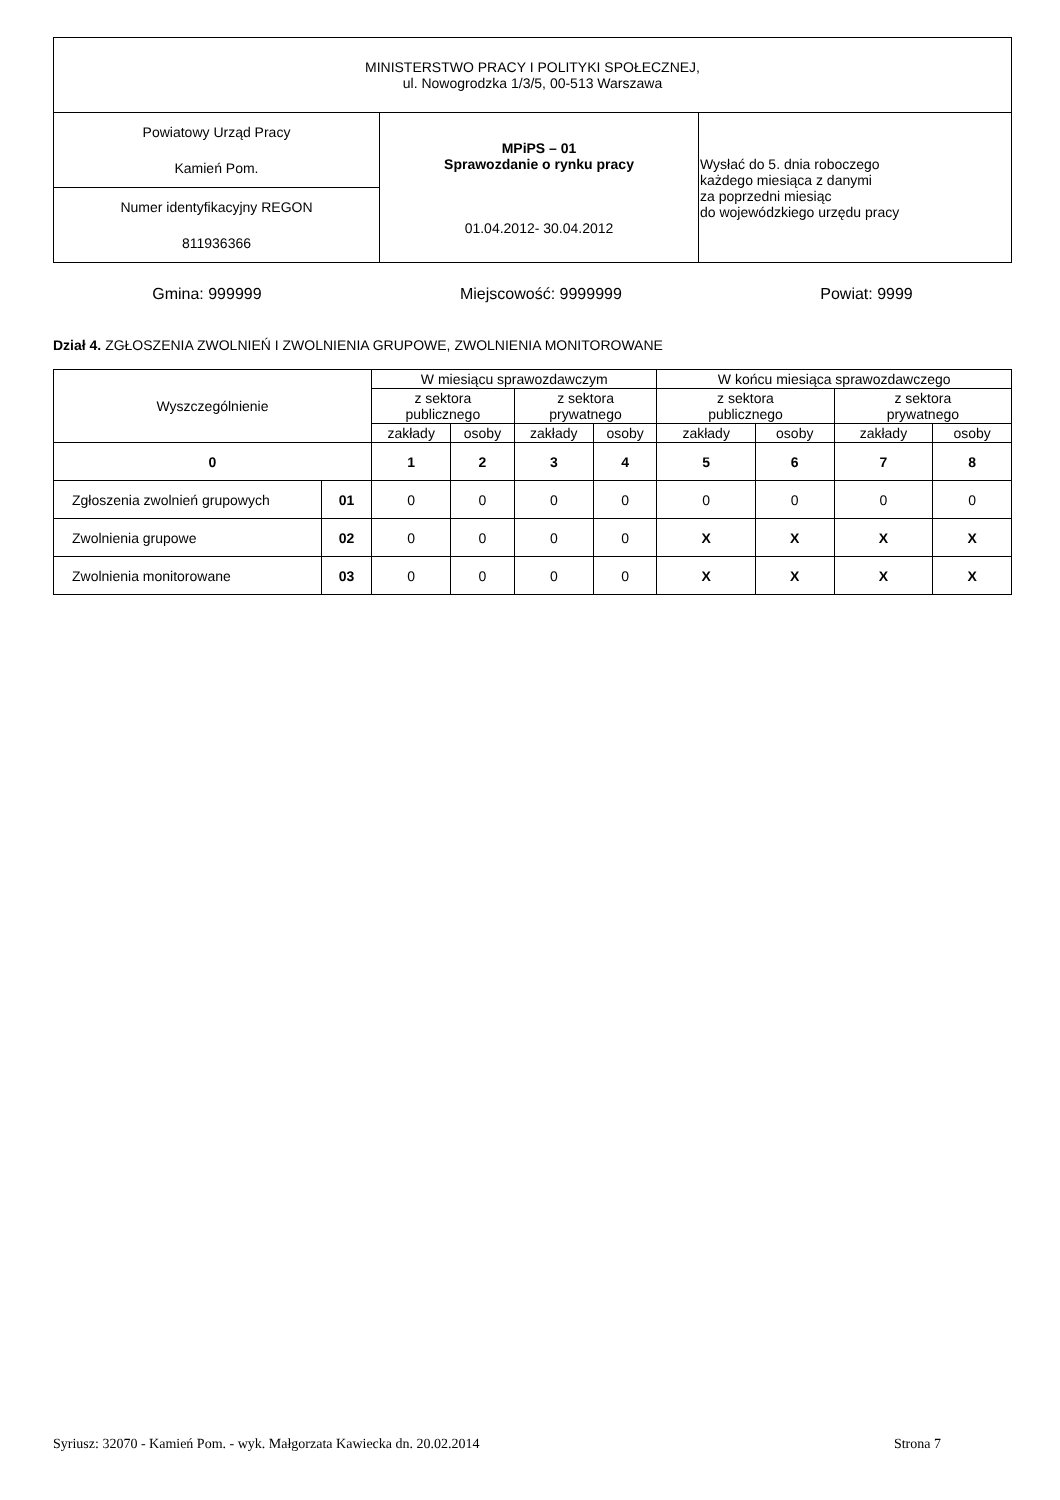| MINISTERSTWO PRACY I POLITYKI SPOŁECZNEJ, ul. Nowogrodzka 1/3/5, 00-513 Warszawa | | |
| Powiatowy Urząd Pracy Kamień Pom. | MPiPS – 01 Sprawozdanie o rynku pracy 01.04.2012- 30.04.2012 | Wysłać do 5. dnia roboczego każdego miesiąca z danymi za poprzedni miesiąc do wojewódzkiego urzędu pracy |
| Numer identyfikacyjny REGON 811936366 | | |
Gmina: 999999 Miejscowość: 9999999 Powiat: 9999
Dział 4. ZGŁOSZENIA ZWOLNIEŃ I ZWOLNIENIA GRUPOWE, ZWOLNIENIA MONITOROWANE
| Wyszczególnienie | | W miesiącu sprawozdawczym | | | | W końcu miesiąca sprawozdawczego | | | |
| --- | --- | --- | --- | --- | --- | --- | --- | --- | --- |
| | | z sektora publicznego | | z sektora prywatnego | | z sektora publicznego | | z sektora prywatnego | |
| | | zakłady | osoby | zakłady | osoby | zakłady | osoby | zakłady | osoby |
| 0 | | 1 | 2 | 3 | 4 | 5 | 6 | 7 | 8 |
| Zgłoszenia zwolnień grupowych | 01 | 0 | 0 | 0 | 0 | 0 | 0 | 0 | 0 |
| Zwolnienia grupowe | 02 | 0 | 0 | 0 | 0 | X | X | X | X |
| Zwolnienia monitorowane | 03 | 0 | 0 | 0 | 0 | X | X | X | X |
Syriusz: 32070 - Kamień Pom. - wyk. Małgorzata Kawiecka dn. 20.02.2014 Strona 7